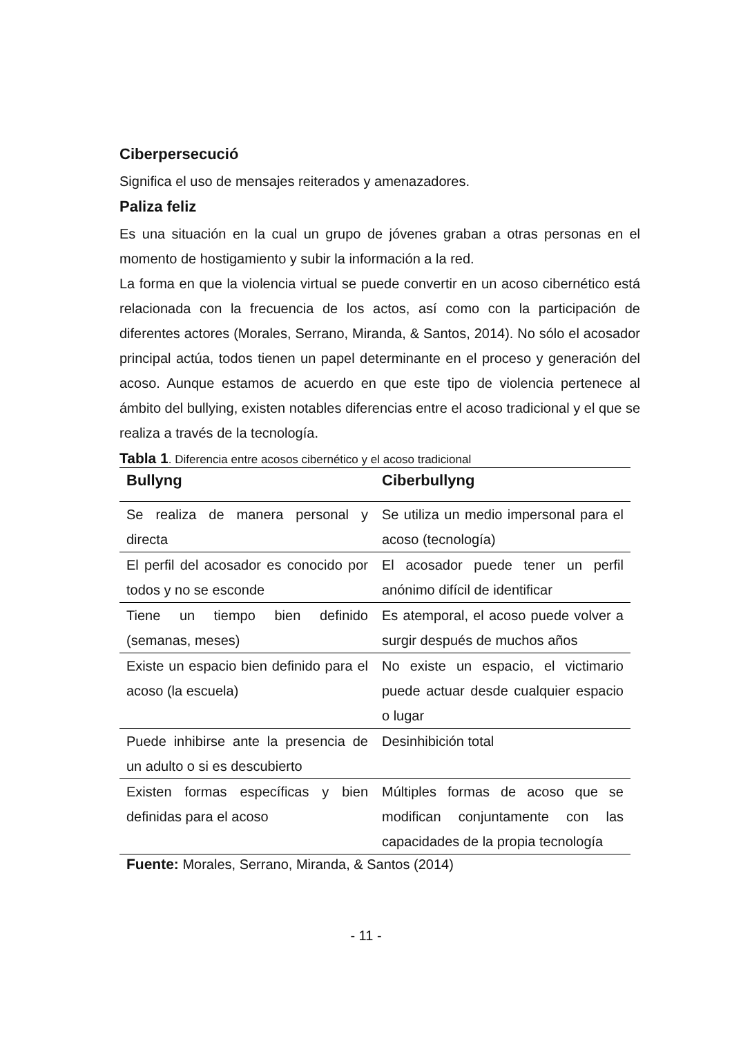Ciberpersecució
Significa el uso de mensajes reiterados y amenazadores.
Paliza feliz
Es una situación en la cual un grupo de jóvenes graban a otras personas en el momento de hostigamiento y subir la información a la red.
La forma en que la violencia virtual se puede convertir en un acoso cibernético está relacionada con la frecuencia de los actos, así como con la participación de diferentes actores (Morales, Serrano, Miranda, & Santos, 2014). No sólo el acosador principal actúa, todos tienen un papel determinante en el proceso y generación del acoso. Aunque estamos de acuerdo en que este tipo de violencia pertenece al ámbito del bullying, existen notables diferencias entre el acoso tradicional y el que se realiza a través de la tecnología.
Tabla 1. Diferencia entre acosos cibernético y el acoso tradicional
| Bullyng | Ciberbullyng |
| --- | --- |
| Se realiza de manera personal y directa | Se utiliza un medio impersonal para el acoso (tecnología) |
| El perfil del acosador es conocido por todos y no se esconde | El acosador puede tener un perfil anónimo difícil de identificar |
| Tiene un tiempo bien definido (semanas, meses) | Es atemporal, el acoso puede volver a surgir después de muchos años |
| Existe un espacio bien definido para el acoso (la escuela) | No existe un espacio, el victimario puede actuar desde cualquier espacio o lugar |
| Puede inhibirse ante la presencia de un adulto o si es descubierto | Desinhibición total |
| Existen formas específicas y bien definidas para el acoso | Múltiples formas de acoso que se modifican conjuntamente con las capacidades de la propia tecnología |
Fuente: Morales, Serrano, Miranda, & Santos (2014)
- 11 -